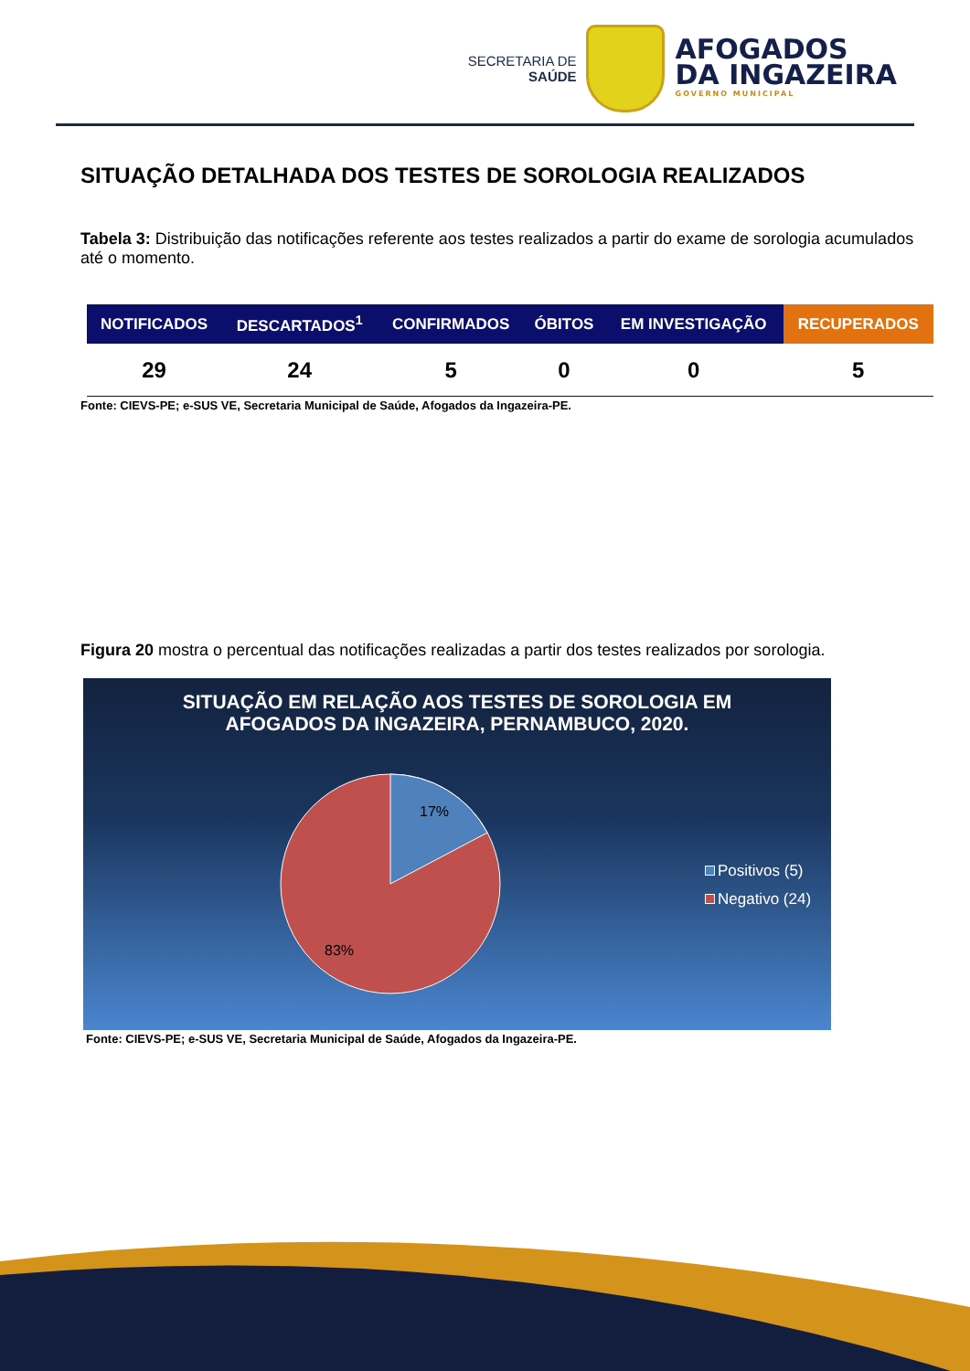SECRETARIA DE
SAÚDE
AFOGADOS
DA INGAZEIRA
GOVERNO MUNICIPAL
SITUAÇÃO DETALHADA DOS TESTES DE SOROLOGIA REALIZADOS
Tabela 3: Distribuição das notificações referente aos testes realizados a partir do exame de sorologia acumulados até o momento.
| NOTIFICADOS | DESCARTADOS<sup>1</sup> | CONFIRMADOS | ÓBITOS | EM INVESTIGAÇÃO | RECUPERADOS |
| --- | --- | --- | --- | --- | --- |
| 29 | 24 | 5 | 0 | 0 | 5 |
Fonte: CIEVS-PE; e-SUS VE, Secretaria Municipal de Saúde, Afogados da Ingazeira-PE.
Figura 20 mostra o percentual das notificações realizadas a partir dos testes realizados por sorologia.
SITUAÇÃO EM RELAÇÃO AOS TESTES DE SOROLOGIA EM
AFOGADOS DA INGAZEIRA, PERNAMBUCO, 2020.
17%
83%
Positivos (5)
Negativo (24)
Fonte: CIEVS-PE; e-SUS VE, Secretaria Municipal de Saúde, Afogados da Ingazeira-PE.